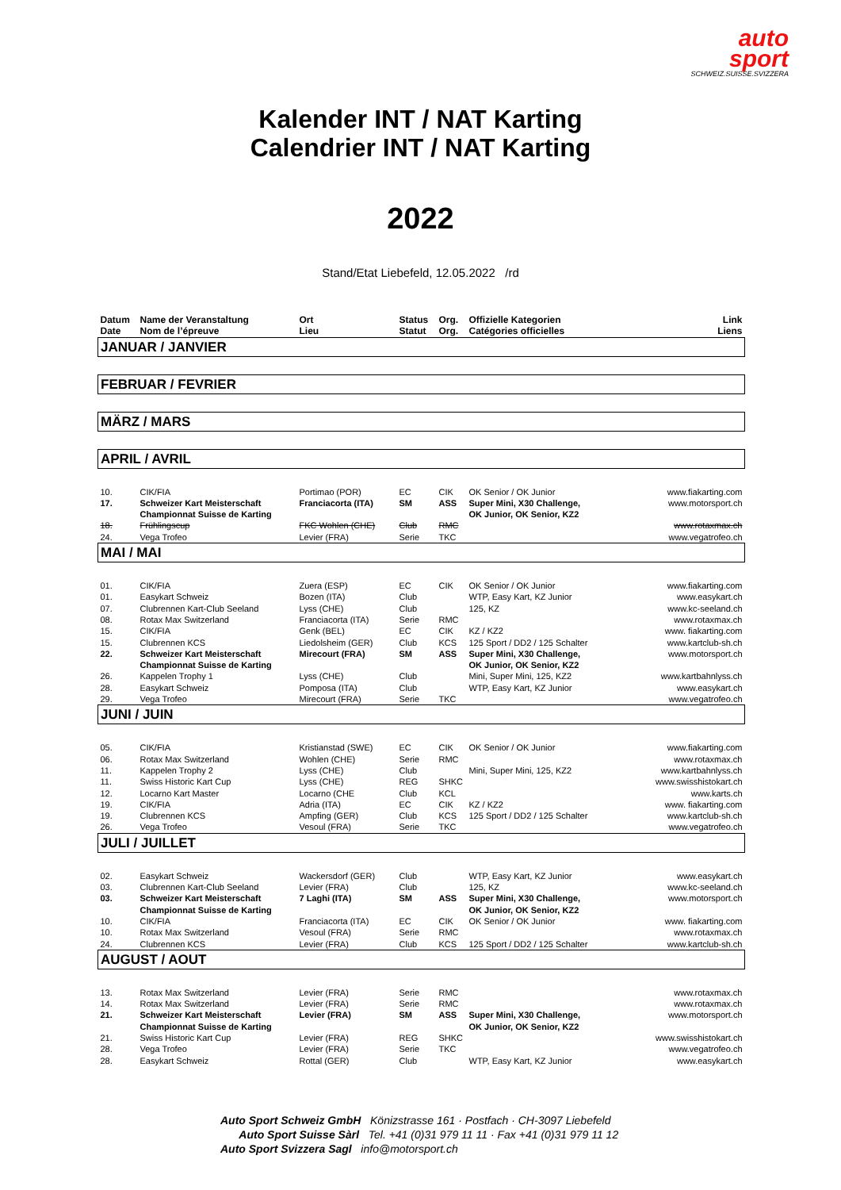auto
sport
SCHWEIZ.SUISSE.SVIZZERA
Kalender INT / NAT Karting
Calendrier INT / NAT Karting
2022
Stand/Etat Liebefeld, 12.05.2022 /rd
| Datum Date | Name der Veranstaltung Nom de l’épreuve | Ort Lieu | Status Statut | Org. Org. | Offizielle Kategorien Catégories officielles | Link Liens |
| --- | --- | --- | --- | --- | --- | --- |
| JANUAR / JANVIER | | | | | | |
| FEBRUAR / FEVRIER | | | | | | |
| MÄRZ / MARS | | | | | | |
| APRIL / AVRIL | | | | | | |
| 10. | CIK/FIA | Portimao (POR) | EC | CIK | OK Senior / OK Junior | www.fiakarting.com |
| 17. | Schweizer Kart Meisterschaft Championnat Suisse de Karting | Franciacorta (ITA) | SM | ASS | Super Mini, X30 Challenge, OK Junior, OK Senior, KZ2 | www.motorsport.ch |
| 18. | Frühlingscup | FKC Wohlen (CHE) | Club | RMC | | www.rotaxmax.ch |
| 24. | Vega Trofeo | Levier (FRA) | Serie | TKC | | www.vegatrofeo.ch |
| MAI / MAI | | | | | | |
| 01. | CIK/FIA | Zuera (ESP) | EC | CIK | OK Senior / OK Junior | www.fiakarting.com |
| 01. | Easykart Schweiz | Bozen (ITA) | Club | | WTP, Easy Kart, KZ Junior | www.easykart.ch |
| 07. | Clubrennen Kart-Club Seeland | Lyss (CHE) | Club | | 125, KZ | www.kc-seeland.ch |
| 08. | Rotax Max Switzerland | Franciacorta (ITA) | Serie | RMC | | www.rotaxmax.ch |
| 15. | CIK/FIA | Genk (BEL) | EC | CIK | KZ / KZ2 | www. fiakarting.com |
| 15. | Clubrennen KCS | Liedolsheim (GER) | Club | KCS | 125 Sport / DD2 / 125 Schalter | www.kartclub-sh.ch |
| 22. | Schweizer Kart Meisterschaft Championnat Suisse de Karting | Mirecourt (FRA) | SM | ASS | Super Mini, X30 Challenge, OK Junior, OK Senior, KZ2 | www.motorsport.ch |
| 26. | Kappelen Trophy 1 | Lyss (CHE) | Club | | Mini, Super Mini, 125, KZ2 | www.kartbahnlyss.ch |
| 28. | Easykart Schweiz | Pomposa (ITA) | Club | | WTP, Easy Kart, KZ Junior | www.easykart.ch |
| 29. | Vega Trofeo | Mirecourt (FRA) | Serie | TKC | | www.vegatrofeo.ch |
| JUNI / JUIN | | | | | | |
| 05. | CIK/FIA | Kristianstad (SWE) | EC | CIK | OK Senior / OK Junior | www.fiakarting.com |
| 06. | Rotax Max Switzerland | Wohlen (CHE) | Serie | RMC | | www.rotaxmax.ch |
| 11. | Kappelen Trophy 2 | Lyss (CHE) | Club | | Mini, Super Mini, 125, KZ2 | www.kartbahnlyss.ch |
| 11. | Swiss Historic Kart Cup | Lyss (CHE) | REG | SHKC | | www.swisshistokart.ch |
| 12. | Locarno Kart Master | Locarno (CHE | Club | KCL | | www.karts.ch |
| 19. | CIK/FIA | Adria (ITA) | EC | CIK | KZ / KZ2 | www. fiakarting.com |
| 19. | Clubrennen KCS | Ampfing (GER) | Club | KCS | 125 Sport / DD2 / 125 Schalter | www.kartclub-sh.ch |
| 26. | Vega Trofeo | Vesoul (FRA) | Serie | TKC | | www.vegatrofeo.ch |
| JULI / JUILLET | | | | | | |
| 02. | Easykart Schweiz | Wackersdorf (GER) | Club | | WTP, Easy Kart, KZ Junior | www.easykart.ch |
| 03. | Clubrennen Kart-Club Seeland | Levier (FRA) | Club | | 125, KZ | www.kc-seeland.ch |
| 03. | Schweizer Kart Meisterschaft Championnat Suisse de Karting | 7 Laghi (ITA) | SM | ASS | Super Mini, X30 Challenge, OK Junior, OK Senior, KZ2 | www.motorsport.ch |
| 10. | CIK/FIA | Franciacorta (ITA) | EC | CIK | OK Senior / OK Junior | www. fiakarting.com |
| 10. | Rotax Max Switzerland | Vesoul (FRA) | Serie | RMC | | www.rotaxmax.ch |
| 24. | Clubrennen KCS | Levier (FRA) | Club | KCS | 125 Sport / DD2 / 125 Schalter | www.kartclub-sh.ch |
| AUGUST / AOUT | | | | | | |
| 13. | Rotax Max Switzerland | Levier (FRA) | Serie | RMC | | www.rotaxmax.ch |
| 14. | Rotax Max Switzerland | Levier (FRA) | Serie | RMC | | www.rotaxmax.ch |
| 21. | Schweizer Kart Meisterschaft Championnat Suisse de Karting | Levier (FRA) | SM | ASS | Super Mini, X30 Challenge, OK Junior, OK Senior, KZ2 | www.motorsport.ch |
| 21. | Swiss Historic Kart Cup | Levier (FRA) | REG | SHKC | | www.swisshistokart.ch |
| 28. | Vega Trofeo | Levier (FRA) | Serie | TKC | | www.vegatrofeo.ch |
| 28. | Easykart Schweiz | Rottal (GER) | Club | | WTP, Easy Kart, KZ Junior | www.easykart.ch |
Auto Sport Schweiz GmbH Könizstrasse 161 · Postfach · CH-3097 Liebefeld
Auto Sport Suisse Sàrl Tel. +41 (0)31 979 11 11 · Fax +41 (0)31 979 11 12
Auto Sport Svizzera Sagl info@motorsport.ch